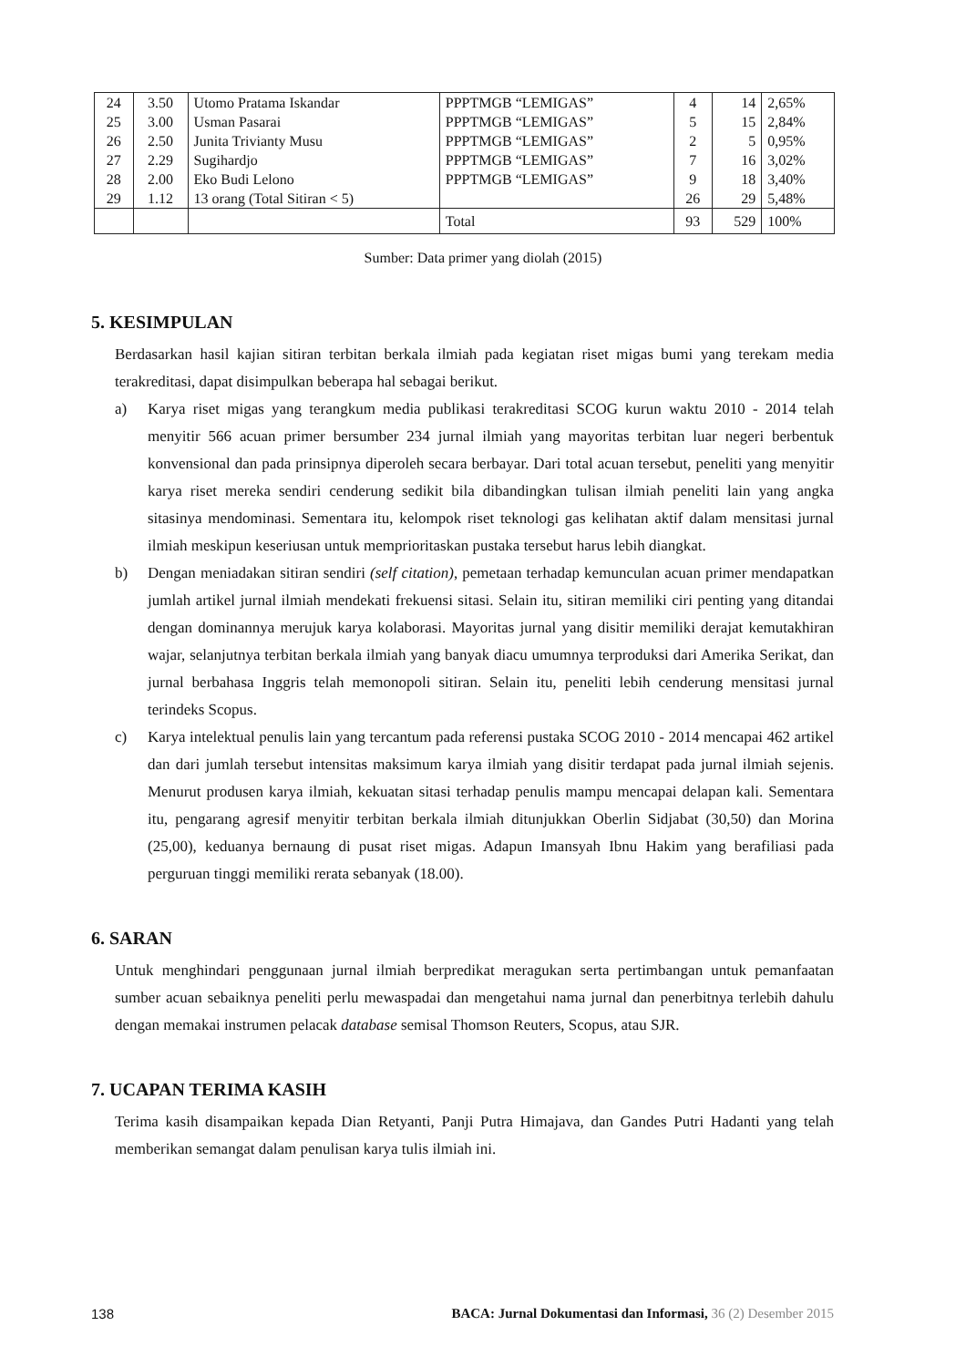| 24 25 26 27 28 29 | 3.50 3.00 2.50 2.29 2.00 1.12 | Utomo Pratama Iskandar Usman Pasarai Junita Trivianty Musu Sugihardjo Eko Budi Lelono 13 orang (Total Sitiran < 5) | PPPTMGB “LEMIGAS” PPPTMGB “LEMIGAS” PPPTMGB “LEMIGAS” PPPTMGB “LEMIGAS” PPPTMGB “LEMIGAS” | 4 5 2 7 9 26 | 14 15 5 16 18 29 | 2,65% 2,84% 0,95% 3,02% 3,40% 5,48% |
| | | | Total | 93 | 529 | 100% |
Sumber: Data primer yang diolah (2015)
5. KESIMPULAN
Berdasarkan hasil kajian sitiran terbitan berkala ilmiah pada kegiatan riset migas bumi yang terekam media terakreditasi, dapat disimpulkan beberapa hal sebagai berikut.
a) Karya riset migas yang terangkum media publikasi terakreditasi SCOG kurun waktu 2010 - 2014 telah menyitir 566 acuan primer bersumber 234 jurnal ilmiah yang mayoritas terbitan luar negeri berbentuk konvensional dan pada prinsipnya diperoleh secara berbayar. Dari total acuan tersebut, peneliti yang menyitir karya riset mereka sendiri cenderung sedikit bila dibandingkan tulisan ilmiah peneliti lain yang angka sitasinya mendominasi. Sementara itu, kelompok riset teknologi gas kelihatan aktif dalam mensitasi jurnal ilmiah meskipun keseriusan untuk memprioritaskan pustaka tersebut harus lebih diangkat.
b) Dengan meniadakan sitiran sendiri (self citation), pemetaan terhadap kemunculan acuan primer mendapatkan jumlah artikel jurnal ilmiah mendekati frekuensi sitasi. Selain itu, sitiran memiliki ciri penting yang ditandai dengan dominannya merujuk karya kolaborasi. Mayoritas jurnal yang disitir memiliki derajat kemutakhiran wajar, selanjutnya terbitan berkala ilmiah yang banyak diacu umumnya terproduksi dari Amerika Serikat, dan jurnal berbahasa Inggris telah memonopoli sitiran. Selain itu, peneliti lebih cenderung mensitasi jurnal terindeks Scopus.
c) Karya intelektual penulis lain yang tercantum pada referensi pustaka SCOG 2010 - 2014 mencapai 462 artikel dan dari jumlah tersebut intensitas maksimum karya ilmiah yang disitir terdapat pada jurnal ilmiah sejenis. Menurut produsen karya ilmiah, kekuatan sitasi terhadap penulis mampu mencapai delapan kali. Sementara itu, pengarang agresif menyitir terbitan berkala ilmiah ditunjukkan Oberlin Sidjabat (30,50) dan Morina (25,00), keduanya bernaung di pusat riset migas. Adapun Imansyah Ibnu Hakim yang berafiliasi pada perguruan tinggi memiliki rerata sebanyak (18.00).
6. SARAN
Untuk menghindari penggunaan jurnal ilmiah berpredikat meragukan serta pertimbangan untuk pemanfaatan sumber acuan sebaiknya peneliti perlu mewaspadai dan mengetahui nama jurnal dan penerbitnya terlebih dahulu dengan memakai instrumen pelacak database semisal Thomson Reuters, Scopus, atau SJR.
7. UCAPAN TERIMA KASIH
Terima kasih disampaikan kepada Dian Retyanti, Panji Putra Himajava, dan Gandes Putri Hadanti yang telah memberikan semangat dalam penulisan karya tulis ilmiah ini.
138 BACA: Jurnal Dokumentasi dan Informasi, 36 (2) Desember 2015